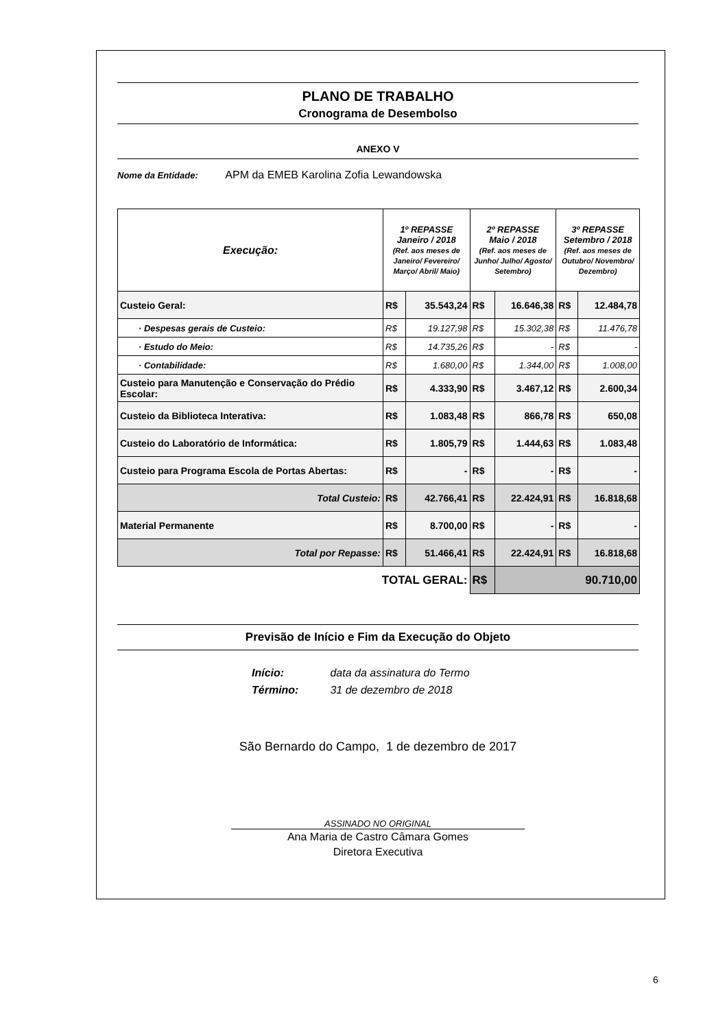PLANO DE TRABALHO
Cronograma de Desembolso
ANEXO V
Nome da Entidade: APM da EMEB Karolina Zofia Lewandowska
| Execução: | 1º REPASSE Janeiro / 2018 (Ref. aos meses de Janeiro/ Fevereiro/ Março/ Abril/ Maio) | | 2º REPASSE Maio / 2018 (Ref. aos meses de Junho/ Julho/ Agosto/ Setembro) | | 3º REPASSE Setembro / 2018 (Ref. aos meses de Outubro/ Novembro/ Dezembro) | |
| --- | --- | --- | --- | --- | --- | --- |
| Custeio Geral: | R$ | 35.543,24 | R$ | 16.646,38 | R$ | 12.484,78 |
| · Despesas gerais de Custeio: | R$ | 19.127,98 | R$ | 15.302,38 | R$ | 11.476,78 |
| · Estudo do Meio: | R$ | 14.735,26 | R$ | - | R$ | - |
| · Contabilidade: | R$ | 1.680,00 | R$ | 1.344,00 | R$ | 1.008,00 |
| Custeio para Manutenção e Conservação do Prédio Escolar: | R$ | 4.333,90 | R$ | 3.467,12 | R$ | 2.600,34 |
| Custeio da Biblioteca Interativa: | R$ | 1.083,48 | R$ | 866,78 | R$ | 650,08 |
| Custeio do Laboratório de Informática: | R$ | 1.805,79 | R$ | 1.444,63 | R$ | 1.083,48 |
| Custeio para Programa Escola de Portas Abertas: | R$ | - | R$ | - | R$ | - |
| Total Custeio: | R$ | 42.766,41 | R$ | 22.424,91 | R$ | 16.818,68 |
| Material Permanente | R$ | 8.700,00 | R$ | - | R$ | - |
| Total por Repasse: | R$ | 51.466,41 | R$ | 22.424,91 | R$ | 16.818,68 |
| TOTAL GERAL: | | | R$ | 90.710,00 | | |
Previsão de Início e Fim da Execução do Objeto
Início: data da assinatura do Termo
Término: 31 de dezembro de 2018
São Bernardo do Campo, 1 de dezembro de 2017
ASSINADO NO ORIGINAL
Ana Maria de Castro Câmara Gomes
Diretora Executiva
6